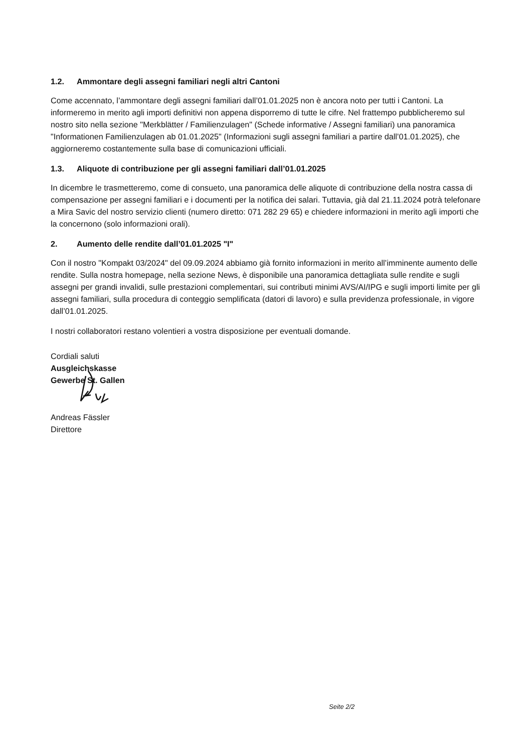1.2. Ammontare degli assegni familiari negli altri Cantoni
Come accennato, l’ammontare degli assegni familiari dall’01.01.2025 non è ancora noto per tutti i Cantoni. La informeremo in merito agli importi definitivi non appena disporremo di tutte le cifre. Nel frattempo pubblicheremo sul nostro sito nella sezione "Merkblätter / Familienzulagen" (Schede informative / Assegni familiari) una panoramica "Informationen Familienzulagen ab 01.01.2025" (Informazioni sugli assegni familiari a partire dall’01.01.2025), che aggiorneremo costantemente sulla base di comunicazioni ufficiali.
1.3. Aliquote di contribuzione per gli assegni familiari dall’01.01.2025
In dicembre le trasmetteremo, come di consueto, una panoramica delle aliquote di contribuzione della nostra cassa di compensazione per assegni familiari e i documenti per la notifica dei salari. Tuttavia, già dal 21.11.2024 potrà telefonare a Mira Savic del nostro servizio clienti (numero diretto: 071 282 29 65) e chiedere informazioni in merito agli importi che la concernono (solo informazioni orali).
2. Aumento delle rendite dall’01.01.2025 "I"
Con il nostro "Kompakt 03/2024" del 09.09.2024 abbiamo già fornito informazioni in merito all’imminente aumento delle rendite. Sulla nostra homepage, nella sezione News, è disponibile una panoramica dettagliata sulle rendite e sugli assegni per grandi invalidi, sulle prestazioni complementari, sui contributi minimi AVS/AI/IPG e sugli importi limite per gli assegni familiari, sulla procedura di conteggio semplificata (datori di lavoro) e sulla previdenza professionale, in vigore dall’01.01.2025.
I nostri collaboratori restano volentieri a vostra disposizione per eventuali domande.
Cordiali saluti
Ausgleichskasse
Gewerbe St. Gallen
Andreas Fässler
Direttore
Seite 2/2